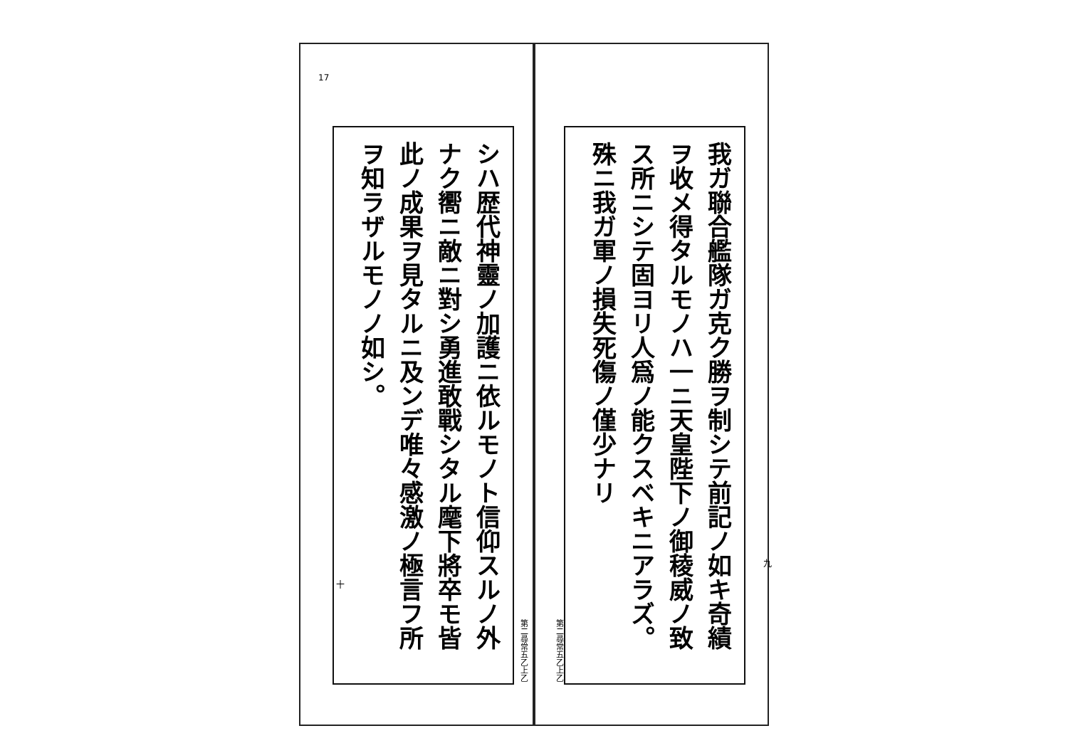我ガ聯合艦隊ガ克ク勝ヲ制シテ前記ノ如キ奇績ヲ收メ得タルモノハ一ニ天皇陛下ノ御稜威ノ致ス所ニシテ固ヨリ人爲ノ能クスベキニアラズ。殊ニ我ガ軍ノ損失死傷ノ僅少ナリ
九
第二尋常五乙上乙
シハ歴代神靈ノ加護ニ依ルモノト信仰スルノ外ナク嚮ニ敵ニ對シ勇進敢戰シタル麾下將卒モ皆此ノ成果ヲ見タルニ及ンデ唯々感激ノ極言フ所ヲ知ラザルモノノ如シ。
17
十
第二尋常五乙上乙